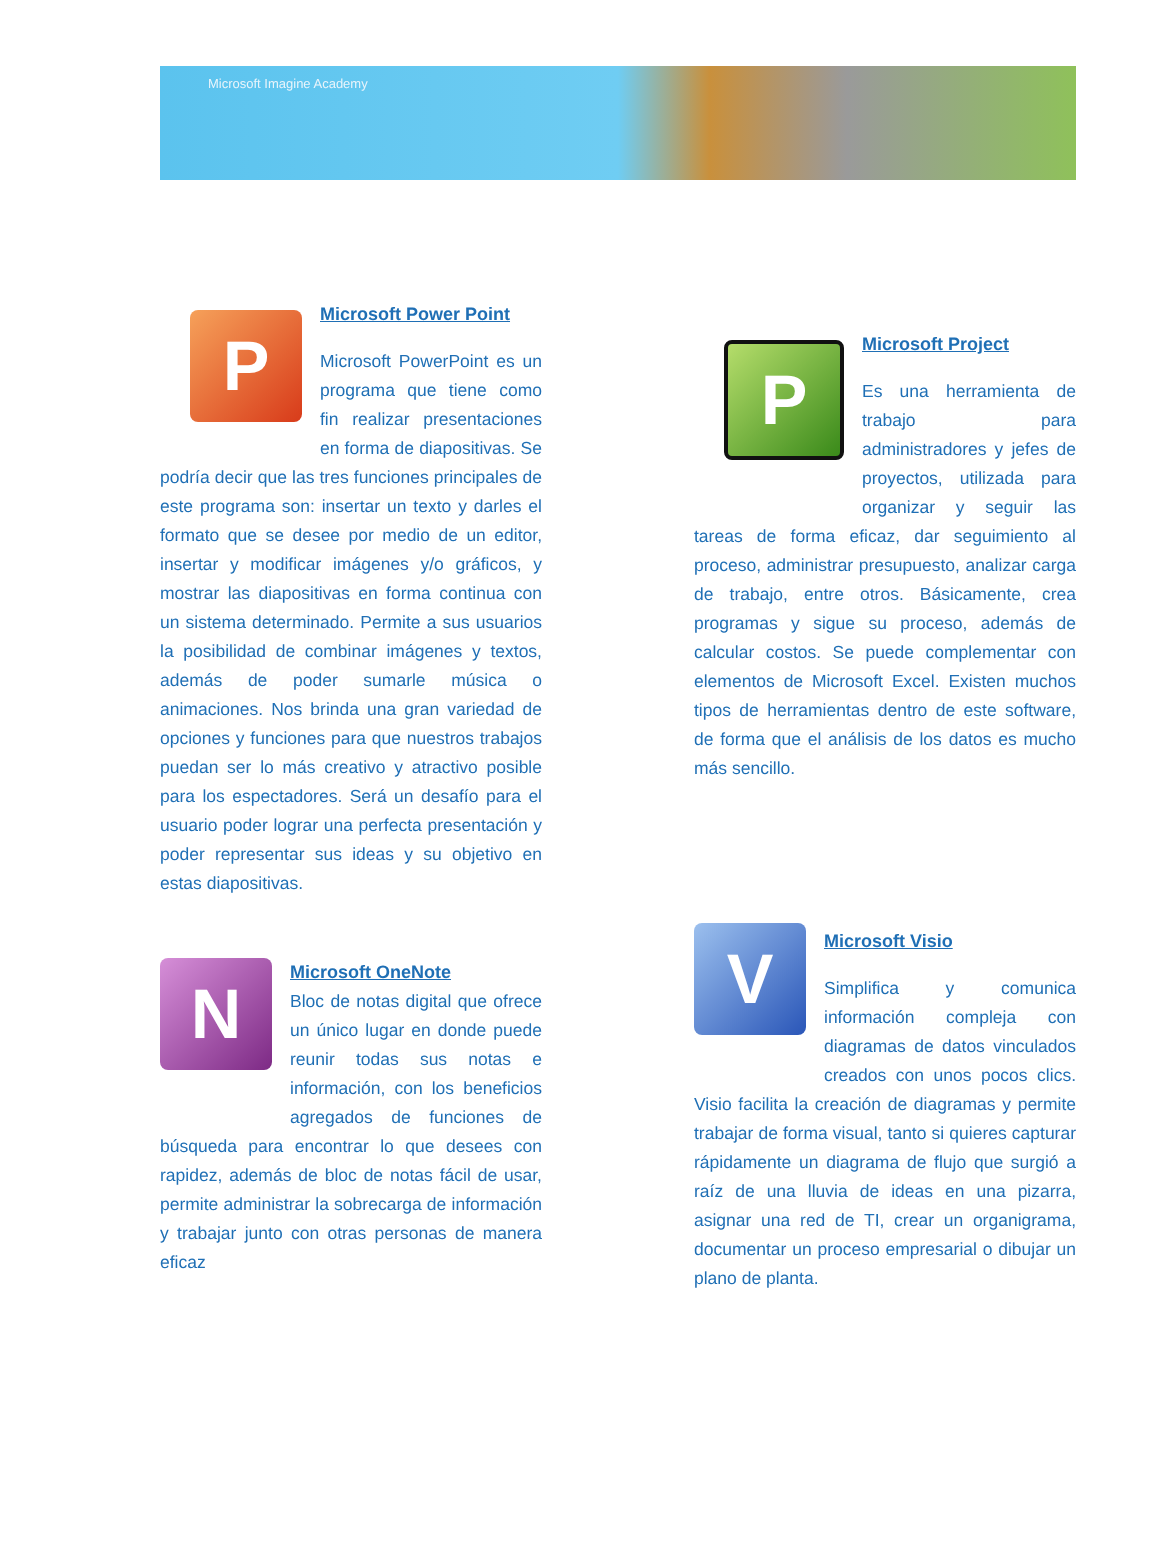Microsoft Imagine Academy
P
Microsoft Power Point
Microsoft PowerPoint es un programa que tiene como fin realizar presentaciones en forma de diapositivas. Se podría decir que las tres funciones principales de este programa son: insertar un texto y darles el formato que se desee por medio de un editor, insertar y modificar imágenes y/o gráficos, y mostrar las diapositivas en forma continua con un sistema determinado. Permite a sus usuarios la posibilidad de combinar imágenes y textos, además de poder sumarle música o animaciones. Nos brinda una gran variedad de opciones y funciones para que nuestros trabajos puedan ser lo más creativo y atractivo posible para los espectadores. Será un desafío para el usuario poder lograr una perfecta presentación y poder representar sus ideas y su objetivo en estas diapositivas.
N
Microsoft OneNote
Bloc de notas digital que ofrece un único lugar en donde puede reunir todas sus notas e información, con los beneficios agregados de funciones de búsqueda para encontrar lo que desees con rapidez, además de bloc de notas fácil de usar, permite administrar la sobrecarga de información y trabajar junto con otras personas de manera eficaz
P
Microsoft Project
Es una herramienta de trabajo para administradores y jefes de proyectos, utilizada para organizar y seguir las tareas de forma eficaz, dar seguimiento al proceso, administrar presupuesto, analizar carga de trabajo, entre otros. Básicamente, crea programas y sigue su proceso, además de calcular costos. Se puede complementar con elementos de Microsoft Excel. Existen muchos tipos de herramientas dentro de este software, de forma que el análisis de los datos es mucho más sencillo.
V
Microsoft Visio
Simplifica y comunica información compleja con diagramas de datos vinculados creados con unos pocos clics. Visio facilita la creación de diagramas y permite trabajar de forma visual, tanto si quieres capturar rápidamente un diagrama de flujo que surgió a raíz de una lluvia de ideas en una pizarra, asignar una red de TI, crear un organigrama, documentar un proceso empresarial o dibujar un plano de planta.